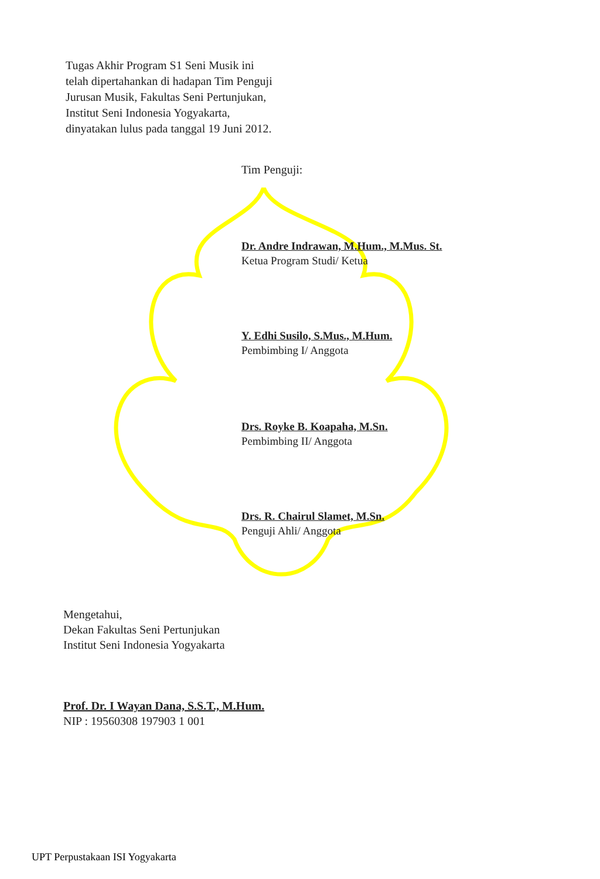Tugas Akhir Program S1 Seni Musik ini
telah dipertahankan di hadapan Tim Penguji
Jurusan Musik, Fakultas Seni Pertunjukan,
Institut Seni Indonesia Yogyakarta,
dinyatakan lulus pada tanggal 19 Juni 2012.
Tim Penguji:
Dr. Andre Indrawan, M.Hum., M.Mus. St.
Ketua Program Studi/ Ketua
Y. Edhi Susilo, S.Mus., M.Hum.
Pembimbing I/ Anggota
Drs. Royke B. Koapaha, M.Sn.
Pembimbing II/ Anggota
Drs. R. Chairul Slamet, M.Sn.
Penguji Ahli/ Anggota
Mengetahui,
Dekan Fakultas Seni Pertunjukan
Institut Seni Indonesia Yogyakarta
Prof. Dr. I Wayan Dana, S.S.T., M.Hum.
NIP : 19560308 197903 1 001
UPT Perpustakaan ISI Yogyakarta